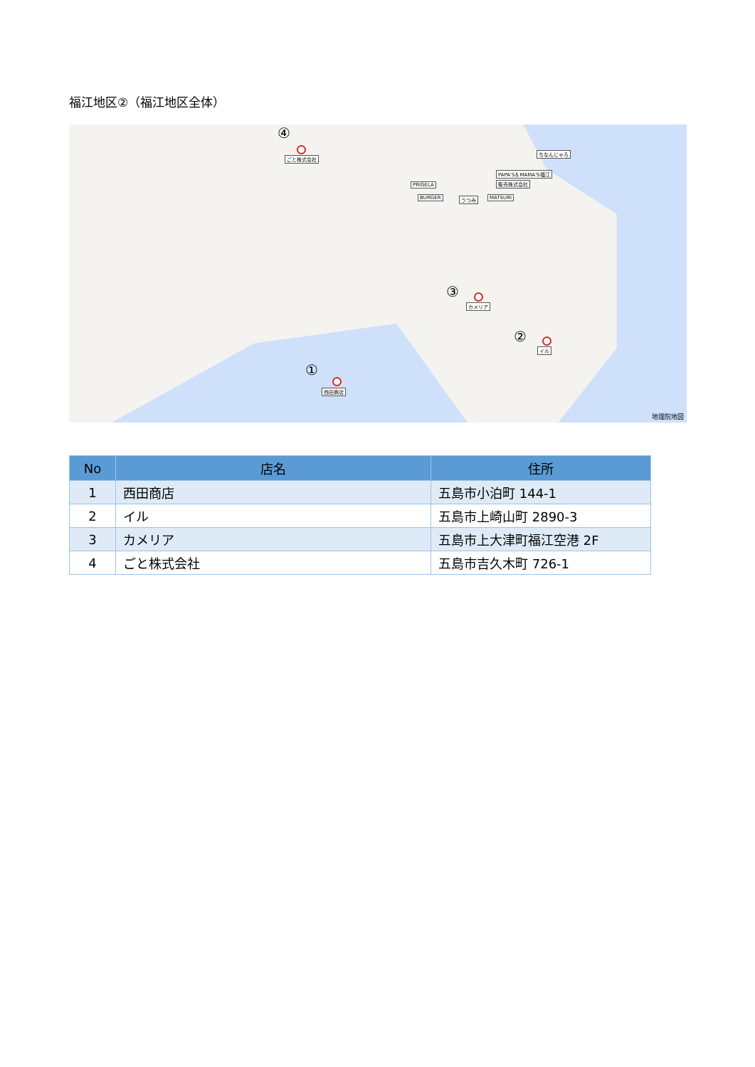福江地区②（福江地区全体）
④
ごと株式会社
PRIGELA
BURGER うつみ MATSURI
販売株式会社
PAPA'S＆MAMA'S福江
ちなんじゃろ
③
カメリア
②
イル
①
西田商店
地理院地図
| No | 店名 | 住所 |
| --- | --- | --- |
| 1 | 西田商店 | 五島市小泊町 144-1 |
| 2 | イル | 五島市上崎山町 2890-3 |
| 3 | カメリア | 五島市上大津町福江空港 2F |
| 4 | ごと株式会社 | 五島市吉久木町 726-1 |